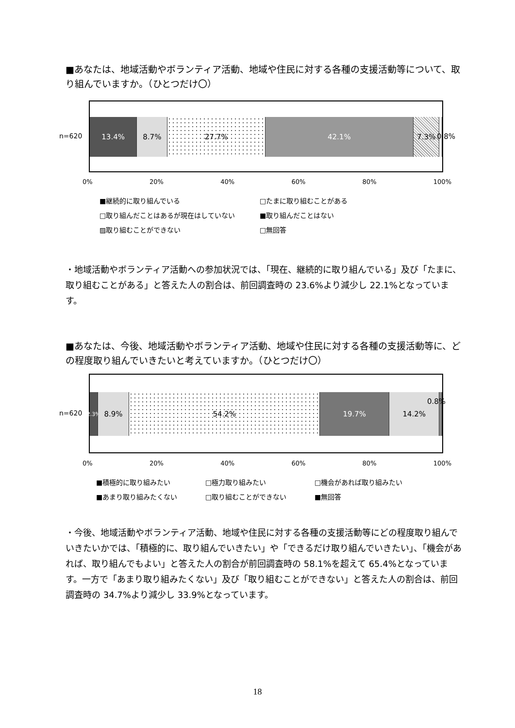■あなたは、地域活動やボランティア活動、地域や住民に対する各種の支援活動等について、取り組んでいますか。（ひとつだけ〇）
n=620
13.4% 8.7% 27.7% 42.1% 7.3%
0.8%
0% 20% 40% 60% 80% 100%
■継続的に取り組んでいる □たまに取り組むことがある □取り組んだことはあるが現在はしていない ■取り組んだことはない ▨取り組むことができない □無回答
・地域活動やボランティア活動への参加状況では、「現在、継続的に取り組んでいる」及び「たまに、取り組むことがある」と答えた人の割合は、前回調査時の 23.6%より減少し 22.1%となっています。
■あなたは、今後、地域活動やボランティア活動、地域や住民に対する各種の支援活動等に、どの程度取り組んでいきたいと考えていますか。（ひとつだけ〇）
n=620
2.3%
8.9% 54.2% 19.7% 14.2%
0.8%
0% 20% 40% 60% 80% 100%
■積極的に取り組みたい □極力取り組みたい □機会があれば取り組みたい ■あまり取り組みたくない □取り組むことができない ■無回答
・今後、地域活動やボランティア活動、地域や住民に対する各種の支援活動等にどの程度取り組んでいきたいかでは、「積極的に、取り組んでいきたい」や「できるだけ取り組んでいきたい」、「機会があれば、取り組んでもよい」と答えた人の割合が前回調査時の 58.1%を超えて 65.4%となっています。一方で「あまり取り組みたくない」及び「取り組むことができない」と答えた人の割合は、前回調査時の 34.7%より減少し 33.9%となっています。
18